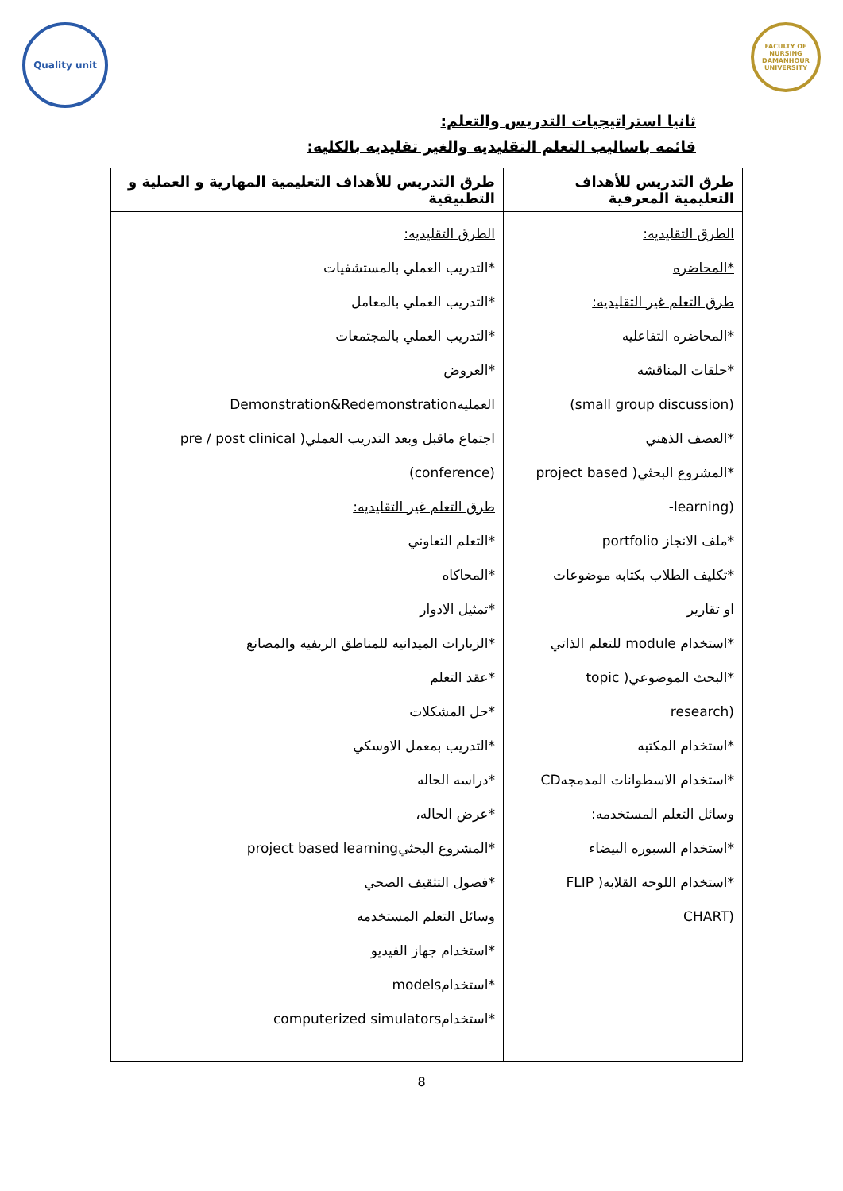Quality unit
FACULTY OF NURSING DAMANHOUR UNIVERSITY
ثانيا استراتيجيات التدريس والتعلم:
قائمه باساليب التعلم التقليديه والغير تقليديه بالكليه:
| طرق التدريس للأهداف التعليمية المعرفية | طرق التدريس للأهداف التعليمية المهارية و العملية و التطبيقية |
| --- | --- |
| الطرق التقليديه: *المحاضره طرق التعلم غير التقليديه: *المحاضره التفاعليه *حلقات المناقشه (small group discussion) *العصف الذهني *المشروع البحثي( project based (learning- *ملف الانجاز portfolio *تكليف الطلاب بكتابه موضوعات او تقارير *استخدام module للتعلم الذاتي *البحث الموضوعي( topic (research *استخدام المكتبه *استخدام الاسطوانات المدمجهCD وسائل التعلم المستخدمه: *استخدام السبوره البيضاء *استخدام اللوحه القلابه( FLIP (CHART | الطرق التقليديه: *التدريب العملي بالمستشفيات *التدريب العملي بالمعامل *التدريب العملي بالمجتمعات *العروض العمليهDemonstration&Redemonstration اجتماع ماقبل وبعد التدريب العملي( pre / post clinical (conference) طرق التعلم غير التقليديه: *التعلم التعاوني *المحاكاه *تمثيل الادوار *الزيارات الميدانيه للمناطق الريفيه والمصانع *عقد التعلم *حل المشكلات *التدريب بمعمل الاوسكي *دراسه الحاله *عرض الحاله، *المشروع البحثيproject based learning *فصول التثقيف الصحي وسائل التعلم المستخدمه *استخدام جهاز الفيديو *استخدامmodels *استخدامcomputerized simulators |
8